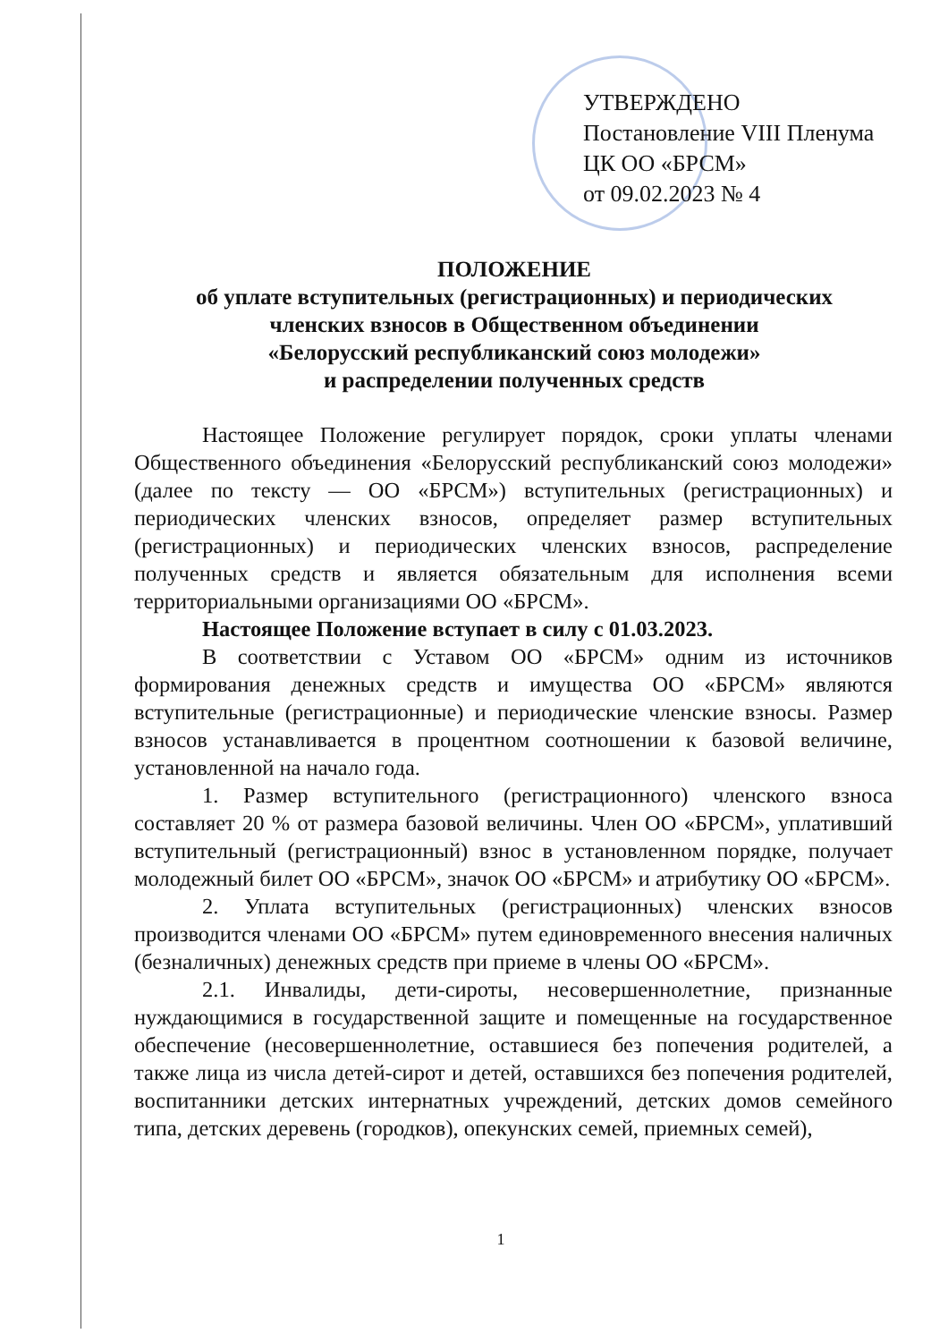УТВЕРЖДЕНО
Постановление VIII Пленума
ЦК ОО «БРСМ»
от 09.02.2023 № 4
ПОЛОЖЕНИЕ
об уплате вступительных (регистрационных) и периодических
членских взносов в Общественном объединении
«Белорусский республиканский союз молодежи»
и распределении полученных средств
Настоящее Положение регулирует порядок, сроки уплаты членами Общественного объединения «Белорусский республиканский союз молодежи» (далее по тексту — ОО «БРСМ») вступительных (регистрационных) и периодических членских взносов, определяет размер вступительных (регистрационных) и периодических членских взносов, распределение полученных средств и является обязательным для исполнения всеми территориальными организациями ОО «БРСМ».
Настоящее Положение вступает в силу с 01.03.2023.
В соответствии с Уставом ОО «БРСМ» одним из источников формирования денежных средств и имущества ОО «БРСМ» являются вступительные (регистрационные) и периодические членские взносы. Размер взносов устанавливается в процентном соотношении к базовой величине, установленной на начало года.
1. Размер вступительного (регистрационного) членского взноса составляет 20 % от размера базовой величины. Член ОО «БРСМ», уплативший вступительный (регистрационный) взнос в установленном порядке, получает молодежный билет ОО «БРСМ», значок ОО «БРСМ» и атрибутику ОО «БРСМ».
2. Уплата вступительных (регистрационных) членских взносов производится членами ОО «БРСМ» путем единовременного внесения наличных (безналичных) денежных средств при приеме в члены ОО «БРСМ».
2.1. Инвалиды, дети-сироты, несовершеннолетние, признанные нуждающимися в государственной защите и помещенные на государственное обеспечение (несовершеннолетние, оставшиеся без попечения родителей, а также лица из числа детей-сирот и детей, оставшихся без попечения родителей, воспитанники детских интернатных учреждений, детских домов семейного типа, детских деревень (городков), опекунских семей, приемных семей),
1